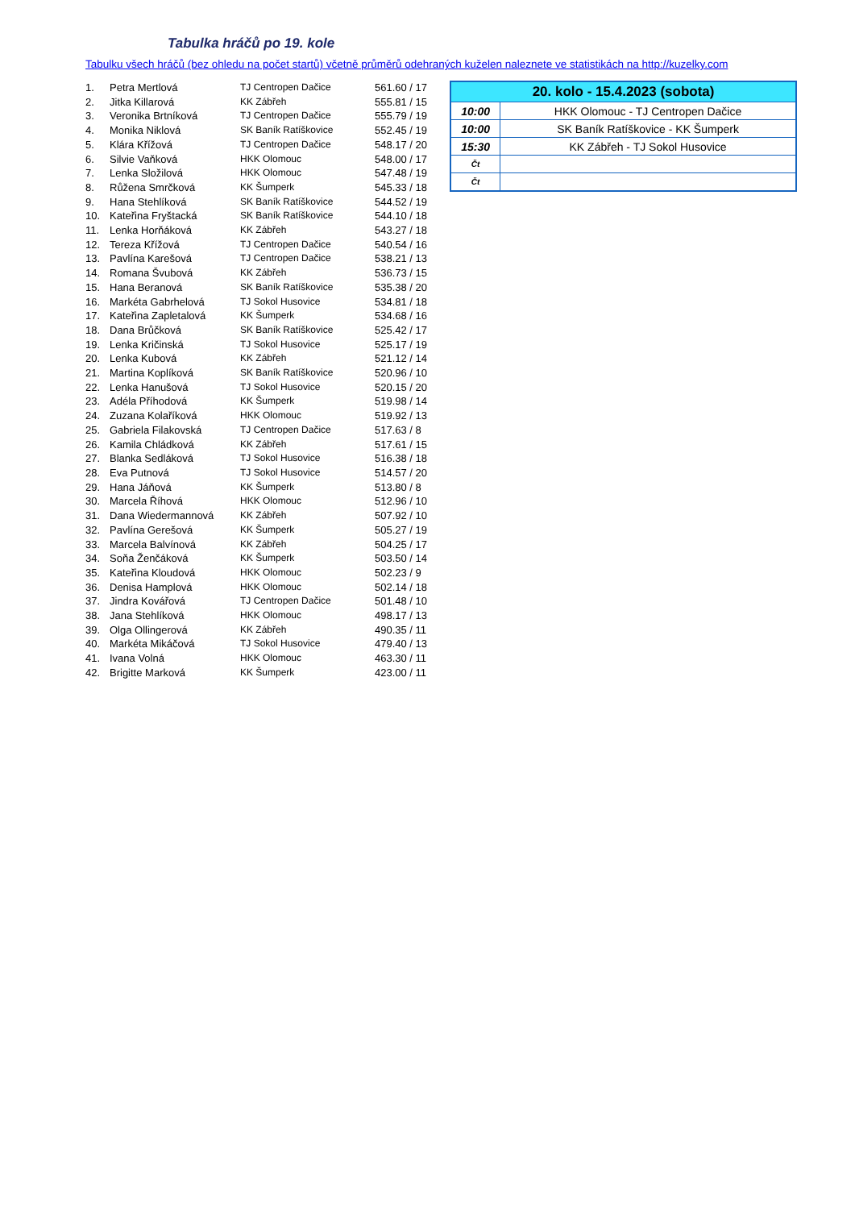Tabulka hráčů po 19. kole
Tabulku všech hráčů (bez ohledu na počet startů) včetně průměrů odehraných kuželen naleznete ve statistikách na http://kuzelky.com
| 1. | Petra Mertlová | TJ Centropen Dačice | 561.60 / 17 |
| 2. | Jitka Killarová | KK Zábřeh | 555.81 / 15 |
| 3. | Veronika Brtníková | TJ Centropen Dačice | 555.79 / 19 |
| 4. | Monika Niklová | SK Baník Ratíškovice | 552.45 / 19 |
| 5. | Klára Křížová | TJ Centropen Dačice | 548.17 / 20 |
| 6. | Silvie Vaňková | HKK Olomouc | 548.00 / 17 |
| 7. | Lenka Složilová | HKK Olomouc | 547.48 / 19 |
| 8. | Růžena Smrčková | KK Šumperk | 545.33 / 18 |
| 9. | Hana Stehlíková | SK Baník Ratíškovice | 544.52 / 19 |
| 10. | Kateřina Fryštacká | SK Baník Ratíškovice | 544.10 / 18 |
| 11. | Lenka Horňáková | KK Zábřeh | 543.27 / 18 |
| 12. | Tereza Křížová | TJ Centropen Dačice | 540.54 / 16 |
| 13. | Pavlína Karešová | TJ Centropen Dačice | 538.21 / 13 |
| 14. | Romana Švubová | KK Zábřeh | 536.73 / 15 |
| 15. | Hana Beranová | SK Baník Ratíškovice | 535.38 / 20 |
| 16. | Markéta Gabrhelová | TJ Sokol Husovice | 534.81 / 18 |
| 17. | Kateřina Zapletalová | KK Šumperk | 534.68 / 16 |
| 18. | Dana Brůčková | SK Baník Ratíškovice | 525.42 / 17 |
| 19. | Lenka Kričinská | TJ Sokol Husovice | 525.17 / 19 |
| 20. | Lenka Kubová | KK Zábřeh | 521.12 / 14 |
| 21. | Martina Koplíková | SK Baník Ratíškovice | 520.96 / 10 |
| 22. | Lenka Hanušová | TJ Sokol Husovice | 520.15 / 20 |
| 23. | Adéla Příhodová | KK Šumperk | 519.98 / 14 |
| 24. | Zuzana Kolaříková | HKK Olomouc | 519.92 / 13 |
| 25. | Gabriela Filakovská | TJ Centropen Dačice | 517.63 / 8 |
| 26. | Kamila Chládková | KK Zábřeh | 517.61 / 15 |
| 27. | Blanka Sedláková | TJ Sokol Husovice | 516.38 / 18 |
| 28. | Eva Putnová | TJ Sokol Husovice | 514.57 / 20 |
| 29. | Hana Jáňová | KK Šumperk | 513.80 / 8 |
| 30. | Marcela Říhová | HKK Olomouc | 512.96 / 10 |
| 31. | Dana Wiedermannová | KK Zábřeh | 507.92 / 10 |
| 32. | Pavlína Gerešová | KK Šumperk | 505.27 / 19 |
| 33. | Marcela Balvínová | KK Zábřeh | 504.25 / 17 |
| 34. | Soňa Ženčáková | KK Šumperk | 503.50 / 14 |
| 35. | Kateřina Kloudová | HKK Olomouc | 502.23 / 9 |
| 36. | Denisa Hamplová | HKK Olomouc | 502.14 / 18 |
| 37. | Jindra Kovářová | TJ Centropen Dačice | 501.48 / 10 |
| 38. | Jana Stehlíková | HKK Olomouc | 498.17 / 13 |
| 39. | Olga Ollingerová | KK Zábřeh | 490.35 / 11 |
| 40. | Markéta Mikáčová | TJ Sokol Husovice | 479.40 / 13 |
| 41. | Ivana Volná | HKK Olomouc | 463.30 / 11 |
| 42. | Brigitte Marková | KK Šumperk | 423.00 / 11 |
| 20. kolo - 15.4.2023 (sobota) | |
| --- | --- |
| 10:00 | HKK Olomouc - TJ Centropen Dačice |
| 10:00 | SK Baník Ratíškovice - KK Šumperk |
| 15:30 | KK Zábřeh - TJ Sokol Husovice |
| Čt | |
| Čt | |